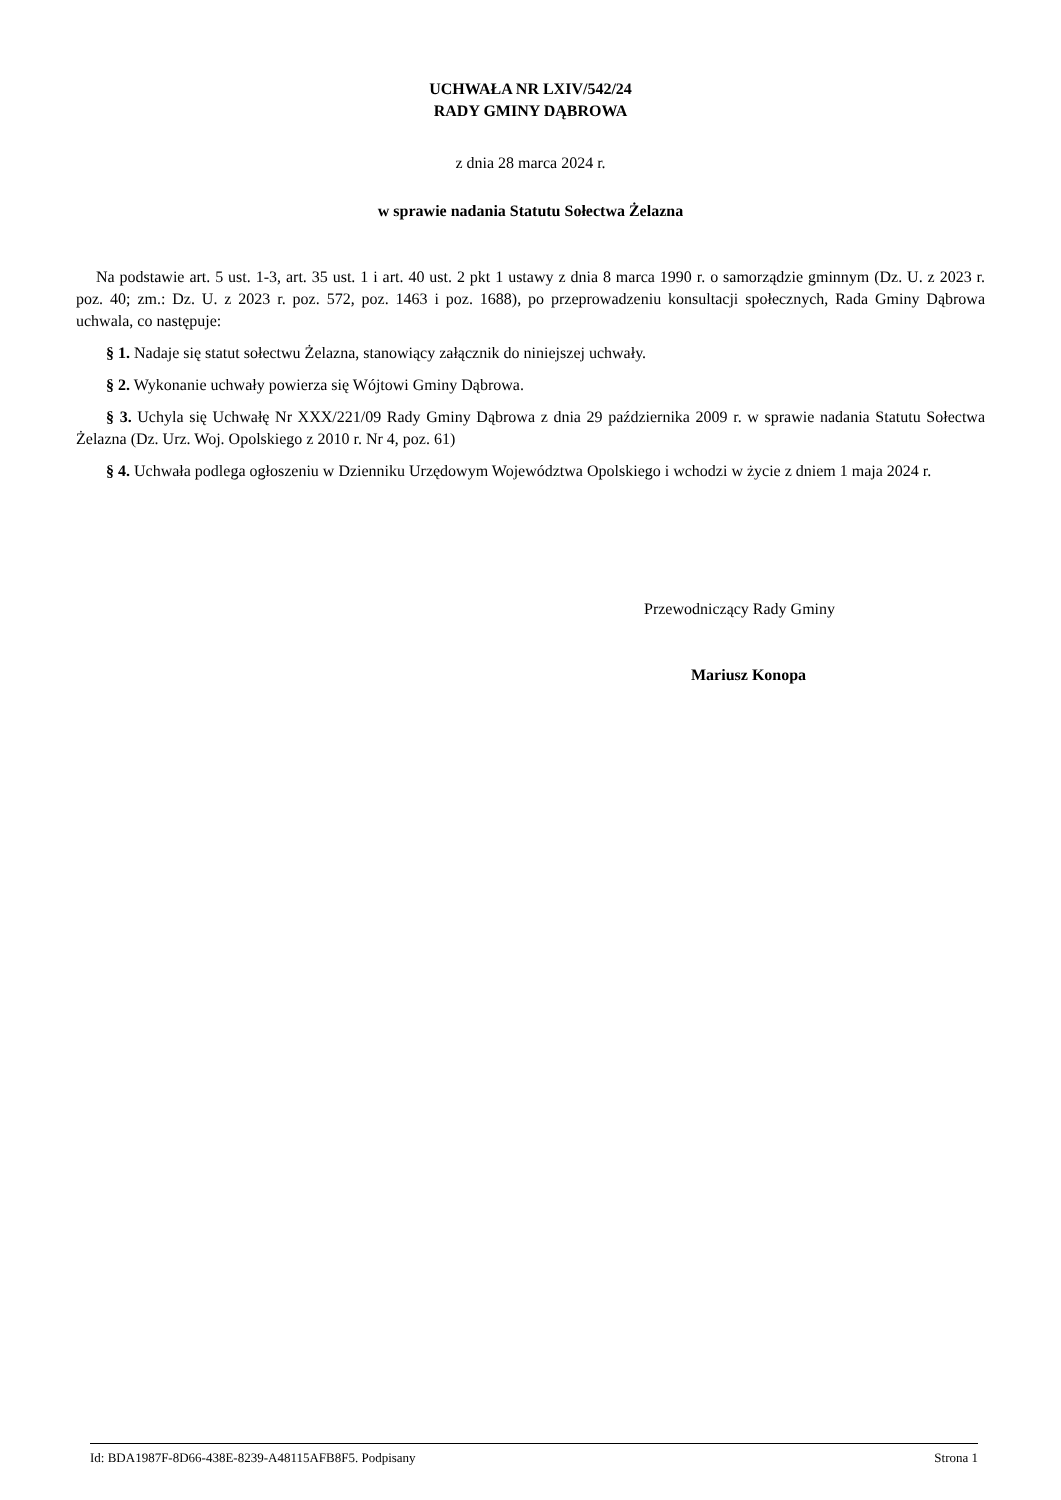UCHWAŁA NR LXIV/542/24
RADY GMINY DĄBROWA
z dnia 28 marca 2024 r.
w sprawie nadania Statutu Sołectwa Żelazna
Na podstawie art. 5 ust. 1-3, art. 35 ust. 1 i art. 40 ust. 2 pkt 1 ustawy z dnia 8 marca 1990 r. o samorządzie gminnym (Dz. U. z 2023 r. poz. 40; zm.: Dz. U. z 2023 r. poz. 572, poz. 1463 i poz. 1688), po przeprowadzeniu konsultacji społecznych, Rada Gminy Dąbrowa uchwala, co następuje:
§ 1. Nadaje się statut sołectwu Żelazna, stanowiący załącznik do niniejszej uchwały.
§ 2. Wykonanie uchwały powierza się Wójtowi Gminy Dąbrowa.
§ 3. Uchyla się Uchwałę Nr XXX/221/09 Rady Gminy Dąbrowa z dnia 29 października 2009 r. w sprawie nadania Statutu Sołectwa Żelazna (Dz. Urz. Woj. Opolskiego z 2010 r. Nr 4, poz. 61)
§ 4. Uchwała podlega ogłoszeniu w Dzienniku Urzędowym Województwa Opolskiego i wchodzi w życie z dniem 1 maja 2024 r.
Przewodniczący Rady Gminy
Mariusz Konopa
Id: BDA1987F-8D66-438E-8239-A48115AFB8F5. Podpisany Strona 1